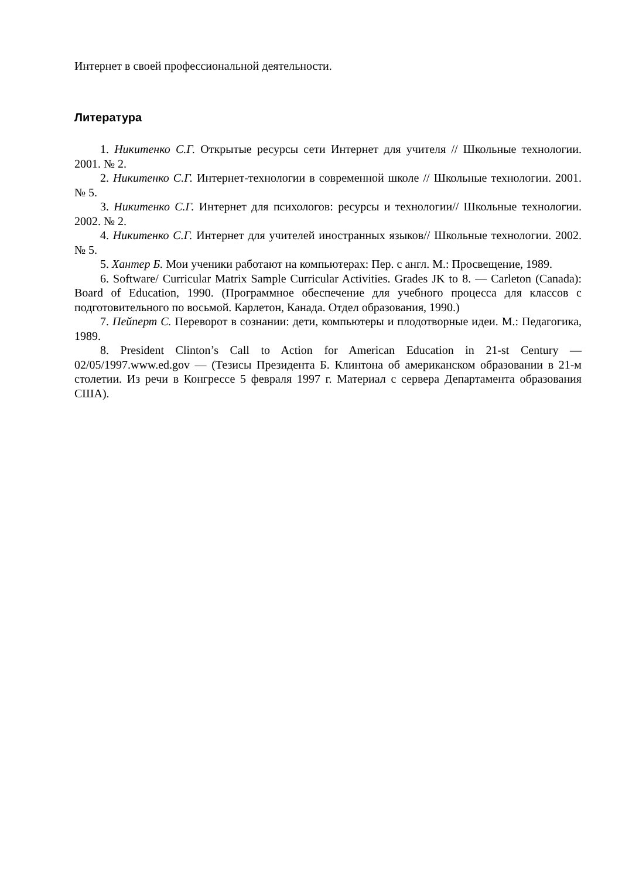Интернет в своей профессиональной деятельности.
Литература
1. Никитенко С.Г. Открытые ресурсы сети Интернет для учителя // Школьные технологии. 2001. № 2.
2. Никитенко С.Г. Интернет-технологии в современной школе // Школьные технологии. 2001. № 5.
3. Никитенко С.Г. Интернет для психологов: ресурсы и технологии// Школьные технологии. 2002. № 2.
4. Никитенко С.Г. Интернет для учителей иностранных языков// Школьные технологии. 2002. № 5.
5. Хантер Б. Мои ученики работают на компьютерах: Пер. с англ. М.: Просвещение, 1989.
6. Software/ Curricular Matrix Sample Curricular Activities. Grades JK to 8. — Carleton (Canada): Board of Education, 1990. (Программное обеспечение для учебного процесса для классов с подготовительного по восьмой. Карлетон, Канада. Отдел образования, 1990.)
7. Пейперт С. Переворот в сознании: дети, компьютеры и плодотворные идеи. М.: Педагогика, 1989.
8. President Clinton’s Call to Action for American Education in 21-st Century — 02/05/1997.www.ed.gov — (Тезисы Президента Б. Клинтона об американском образовании в 21-м столетии. Из речи в Конгрессе 5 февраля 1997 г. Материал с сервера Департамента образования США).